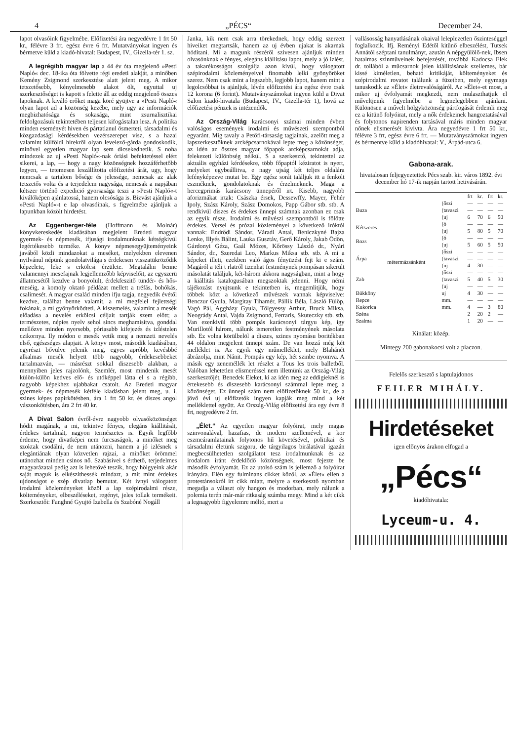4 „PÉCS“December 24.
lapot olvasóink figyelmébe. Előfizetési ára negyedévre 1 frt 50 kr., félévre 3 frt. egész évre 6 frt. Mutatványokat ingyen és bérmetve küld a kiadó-hivatal: Budapest, IV., Gizella-tér 1. sz.
A legrégibb magyar lap a 44 év óta megjelenő »Pesti Napló« dec. 18-ika óta fölvette régi eredeti alakját, a minőben Kemény Zsigmond szerkesztése alatt jelent meg. A mikor tetszetősebb, kényelmesebb alakot ölt, egyuttal uj szerkesztőséget is kapott s felette áll az eddig megjelenő összes lapoknak. A kiváló erőket maga köré gyüjtve a »Pesti Napló« olyan lapot ad a közönség kezébe, mely ugy az információk megbizhatósága és sokasága, mint zsurnalisztikai feldolgozásuk tekintetében teljesen kifogástalan lesz. A politika minden eseményét hiven és pártatlanul ösmerteti, társadalmi és közgazdasági kérdésekben vezérszerepet visz, s a hazai valamint külföldi hirekről olyan levelező-gárda gondoskodik, minővel egyetlen magyar lap sem dicsekedhetik. S noha mindezek az uj »Pesti Napló«-nak óriási befektetéssel elért sikerei, a lap, — hogy a nagy közönségnek hozzáférhetőbb legyen, — tetemesen leszállította előfizetési árát, ugy, hogy nemcsak a tartalom bősége és jelessége, nemcsak az alak tetszetős volta és a terjedelem nagysága, nemcsak a napjában kétszer történő expedició gyorsasága teszi a »Pesti Napló«-t kiválóképen ajánlatossá, hanem olcsósága is. Bizvást ajánljuk a »Pesti Napló«-t e lap olvasóinak, s figyelmébe ajánljuk a lapunkban közölt hirdetést.
Az Eggenberger-féle (Hoffmann és Molnár) könyvkereskedés kiadásában megjelent Eredeti magyar gyermek- és népmesék, ifjusági irodalmunknak kétségkivül legértékesebb terméke. A könyv népmesegyüjteményeink javából közli mindazokat a meséket, melyekben elevenen nyilvánul népünk gondolatvilága s érdekesen visszatükröződik képzelete, leke s erkölcsi érzülete. Megtalálni benne valamennyi mesefajnak legjellemzőbb képviselőit, az egyszerü állatmesétől kezdve a bonyolult, érdekfeszitő tündér- és hős-meséig, a komoly oktató példázat mellett a tréfás, bohókás, csalimesét. A magyar család minden ifju tagja, negyedik évétől kezdve, találhat benne valamit, a mi megfelel fejlettségi fokának, a mi gyönyörködteti. A kiszemelés, valamint a mesék előadása a nevelés erkölcsi céljait tartják szem előtt; a természetes, népies nyelv sehol sincs meghamisitva, gonddal mellőzve minden nyersebb, póriasabb kifejezés és izléstelen czikornya. Ily módon e mesék vetik meg a nemzeti nevelés első, egészséges alapjait. A könyv most, második kiadásában, egyrészt bővülve jelenik meg, egyes apróbb, kevésbbé alkalmas mesék helyett több nagyobb, érdekesebbeket tartalmazván, — másrészt sokkal diszesebb alakban, a mennyiben jeles rajzolónk, Szemlér, most mindenik mesét külön-külön kedves elő- és utóképpel látta el s a régibb, nagyobb képekhez ujabbakat csatolt. Az Eredeti magyar gyermek- és népmesék kétféle kiadásban jelent meg, u. i. szines képes papirkötésben, ára 1 frt 50 kr. és diszes angol vászonkötésben, ára 2 frt 40 kr.
A Divat Salon évről-évre nagyobb olvasóközönséget hódit magának, a mi, tekintve fényes, elegáns kiállitását, érdekes tartalmát, nagyon természetes is. Egyik legfőbb érdeme, hogy divatképei nem furcsaságok, a minőket meg szoktak csodálni, de nem utánozni, hanem a jó izlésnek s elegántiának olyan közvetlen rajzai, a minőket örömmel utánozhat minden csinos nő. Szabásivei s érthető, terjedelmes magyarázatai pedig azt is lehetővé teszik, hogy hölgyeink akár saját maguk is elkészithessék mindazt, a mit mint érdekes ujdonságot e szép divatlap bemutat. Két ivnyi válogatott irodalmi közleményeket közöl a lap szépirodalmi része, költeményeket, elbeszéléseket, regényt, jeles tollak termékeit. Szerkesztői: Fanghné Gyujtó Izabella és Szabóné Nogáll
Janka, kik nem csak arra törekednek, hogy eddig szerzett hiveiket megtartsák, hanem az uj évben ujakat is akarnak hóditani. Mi a magunk részéről szivesen ajánljuk minden olvasónknak e fényes, elegáns kiállitásu lapot, mely a jó izlést, a takarékosságot szolgálja azon kivül, hogy válogatott szépirodalmi közleményeivel finomabb lelki gyönyöröket szerez. Nem csak mint a legszebb, legjobb lapot, hanem mint a legolcsóbbat is ajánljuk, lévén előfizetési ára egész évre csak 12 korona (6 forint). Mutatványszámokat ingyen küld a Divat Salon kiadó-hivatala (Budapest, IV., Gizella-tér 1), hová az előfizetési pénzek is intézendők.
Az Ország-Világ karácsonyi számai minden évben valóságos események irodalmi és művészeti szempontból egyaránt. Mig tavaly a Petőfi-társaság tagjainak, azelőtt meg a lapszerkesztőknek arcképcsarnokával lepte meg a közönséget, az idén az összes magyar főpapok arcképcsarnokát adja, felekezeti különbség nélkül. S a szerkesztő, tekintettel az aktuális egyházi kérdésekre, több főpaptól kéziratot is nyert, melyeket egybeállitva, e nagy ujság két teljes oldalára lefényképezve mutat be. Egy egész sorát találjuk itt a fenkölt eszméknek, gondolatoknak és érzelmeknek. Maga a hercegprimás karácsony ünnepéről irt. Kisebb, nagyobb aforizmákat irtak: Császka érsek, Dessewffy, Mayer, Fehér Ipoly, Szász Károly, Szász Domokos, Papp Gábor stb. stb. A rendkivül diszes és érdekes ünnepi számnak azonban ez csak az egyik része. Irodalmi és művészi szempontból is fölötte érdekes. Versei és prózai közleményei a következő iróktól vannak: Endrődi Sándor, Váradi Antal, Beniczkyné Bajza Lenke, Illyés Bálint, Lauka Gusztáv, Gerő Károly, Jakab Ödön, Gárdonyi Géza, Gaál Mózes, Kőrössy László dr., Nyári Sándor, dr., Szeredai Leo, Markus Miksa stb. stb. A mi a képeket illeti, ezekben való ágos fényüzést fejt ki e szám. Magáról a téli t rlatról tizenhat festménynek pompásan sikerült másolatát találjuk, két-három akkora nagyságban, mint a hogy a kiállitás katalogusában megszoktak jelenni. Hogy némi tájékozást nyujtsunk e tekintetben is, megemlitjük, hogy többek közt a következő művészek vannak képviselve: Benczur Gyula, Margitay Tihamér, Pállik Béla, László Fülöp, Vagó Pál, Aggházy Gyula, Tölgyessy Arthur, Bruck Miksa, Neogrády Antal, Vajda Zsigmond, Ferraris, Skuteczky stb. stb. Van ezenkivül több pompás karácsonyi tárgyu kép, igy Murillotól három, nálunk ismeretlen festményének másolata stb. Ez volna körülbelöl a diszes, szines nyomásu boritékban 44 oldalon megjelent ünnepi szám. De van hozzá még két melléklet is. Az egyik egy műmelléklet, mely Blahánét ábrázolja, mint Nánit. Pompás egy kép, hét szinbe nyomva. A másik egy zeneméllék let részlet a Tous les trois balletből. Valóban lehetetlen elismeréssel nem illetnünk az Ország-Világ szerkesztőjét, Benedek Eleket, ki az idén meg az eddigieknél is értekesebb és diszesebb karácsonyi számmal lepte meg a közönséget. Ez ünnepi szám nem előfizetőknek 50 kr., de a jövő évi uj előfizetők ingyen kapják meg mind a két melléklettel együtt. Az Ország-Világ előfizetési ára egy évre 8 frt, negyedévre 2 frt.
„Élet.“ Az egyetlen magyar folyóirat, mely magas szinvonalával, hazafias, de modern szellemével, a kor eszmeáramlatainak folytonos hű követésével, politikai és társadalmi életünk szigoru, de tárgyilagos birálatával igazán megbecsülhetetlen szolgálatot tesz irodalmunknak és az irodalom iránt érdeklődő közönségnek, most fejezte be második évfolyamát. Ez az utolsó szám is jellemző a folyóirat irányára. Elén egy fulminans cikket közöl, az »Élet« ellen a protestánsokról irt cikk miatt, melyre a szerkesztő nyomban megadja a választ oly hangon és modorban, mely nálunk a polemia terén már-már ritkaság számba megy. Mind a két cikk a legnagyobb figyelemre méltó, mert a
vallásosság hanyatlásának okaival leleplezetlen őszinteséggel foglalkozik. Ifj. Reményi Edétől kitünő elbeszélést, Tutsek Annától széptani tanulmányt, azután A népgyülölő-nek, Ibsen hatalmas szinműveinek befejezését, továbbá Kadocsa Elek dr. tollából a műcsarnok jelen kiállitásának szellemes, bár kissé kiméletlen, beható kritikáját, költeményeket és szépirodalmi rovatot találunk a füzetben, mely egymaga tanuskodik az »Élet« életrevalóságáról. Az »Élet«-et most, a mikor uj évfolyamát megkezdi, nem mulaszthatjuk el műveltjeink figyelmébe a legmelegebben ajánlani. Különösen a művelt hölgyközönség pártfogását érdemli meg ez a kitünő folyóirat, mely a nők érdekeinek hangoztatásával és folytonos napirenden tartásával máris minden magyar nőnek elismerését kivivta. Ára negyedévre 1 frt 50 kr., félévre 3 frt, egész évre 6 frt. — Mutatványszámokat ingyen és bérmentve küld a kiadóhivatal: V., Árpád-utca 6.
Gabona-arak.
hivatalosan feljegyeztettek Pécs szab. kir. város 1892. évi december hó 17-ik napján tartott hetivásárán.
| | | | frt | kr. | frt | kr. |
| Buza | métermázsánként | (őszi | — | — | — | — |
| | | (tavaszi | — | — | — | — |
| | | (uj | 6 | 70 | 6 | 50 |
| Kétszeres | | (ó | — | — | — | — |
| | | (uj | 5 | 80 | 5 | 70 |
| Rozs | | (ó | — | — | — | — |
| | | (uj | 5 | 60 | 5 | 50 |
| Árpa | | (őszi | — | — | — | — |
| | | (tavaszi | — | — | — | — |
| | | (uj | 4 | 30 | — | — |
| Zab | | (őszi | — | — | — | — |
| | | (tavaszi | 5 | 40 | 5 | 30 |
| | | (uj | — | — | — | — |
| Bükköny | | uj | 4 | 30 | — | — |
| Repce | | mm. | — | — | — | — |
| Kukorica | | mm. | 4 | — | 3 | 80 |
| Széna | | | 2 | 20 | 2 | — |
| Szalma | | | 1 | 20 | — | — |
Kinálat: közép.
Mintegy 200 gabonakocsi volt a piaczon.
Felelős szerkesztő s laptulajdonos
FEILER MIHÁLY.
Hirdetéseket
igen előnyös árakon elfogad a
„Pécs“
kiadóhivatala:
Lyceum-u. 4.